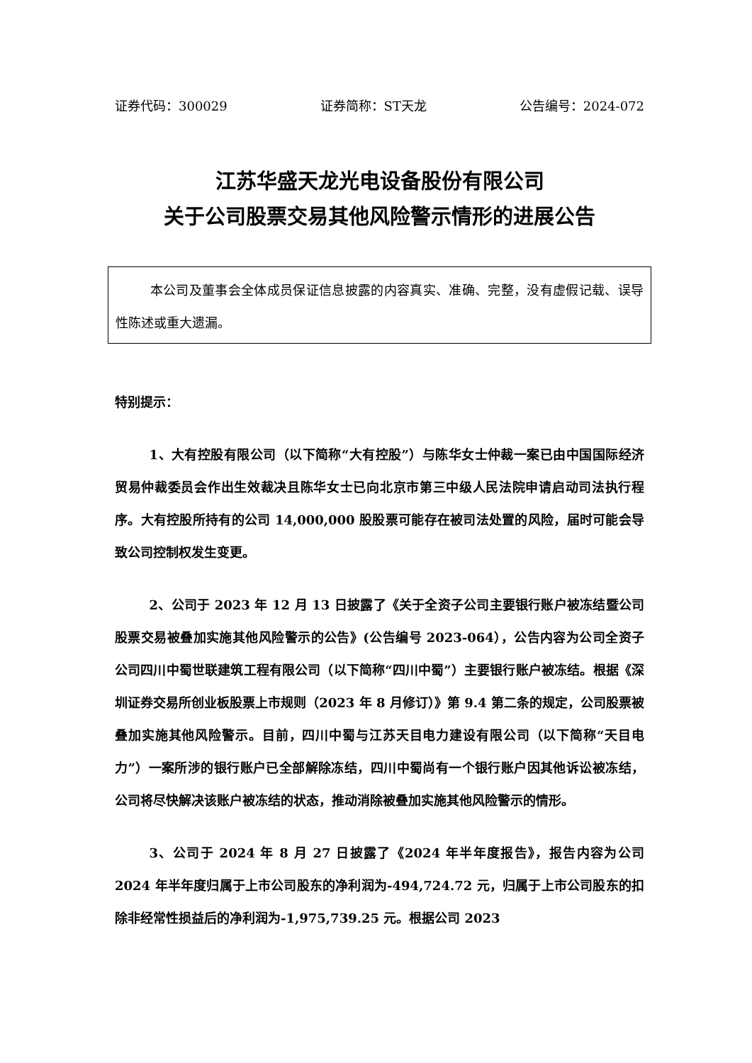证券代码：300029 证券简称：ST天龙 公告编号：2024-072
江苏华盛天龙光电设备股份有限公司
关于公司股票交易其他风险警示情形的进展公告
本公司及董事会全体成员保证信息披露的内容真实、准确、完整，没有虚假记载、误导性陈述或重大遗漏。
特别提示：
1、大有控股有限公司（以下简称“大有控股”）与陈华女士仲裁一案已由中国国际经济贸易仲裁委员会作出生效裁决且陈华女士已向北京市第三中级人民法院申请启动司法执行程序。大有控股所持有的公司 14,000,000 股股票可能存在被司法处置的风险，届时可能会导致公司控制权发生变更。
2、公司于 2023 年 12 月 13 日披露了《关于全资子公司主要银行账户被冻结暨公司股票交易被叠加实施其他风险警示的公告》(公告编号 2023-064），公告内容为公司全资子公司四川中蜀世联建筑工程有限公司（以下简称“四川中蜀”）主要银行账户被冻结。根据《深圳证券交易所创业板股票上市规则（2023 年 8 月修订）》第 9.4 第二条的规定，公司股票被叠加实施其他风险警示。目前，四川中蜀与江苏天目电力建设有限公司（以下简称“天目电力”）一案所涉的银行账户已全部解除冻结，四川中蜀尚有一个银行账户因其他诉讼被冻结，公司将尽快解决该账户被冻结的状态，推动消除被叠加实施其他风险警示的情形。
3、公司于 2024 年 8 月 27 日披露了《2024 年半年度报告》，报告内容为公司 2024 年半年度归属于上市公司股东的净利润为-494,724.72 元，归属于上市公司股东的扣除非经常性损益后的净利润为-1,975,739.25 元。根据公司 2023